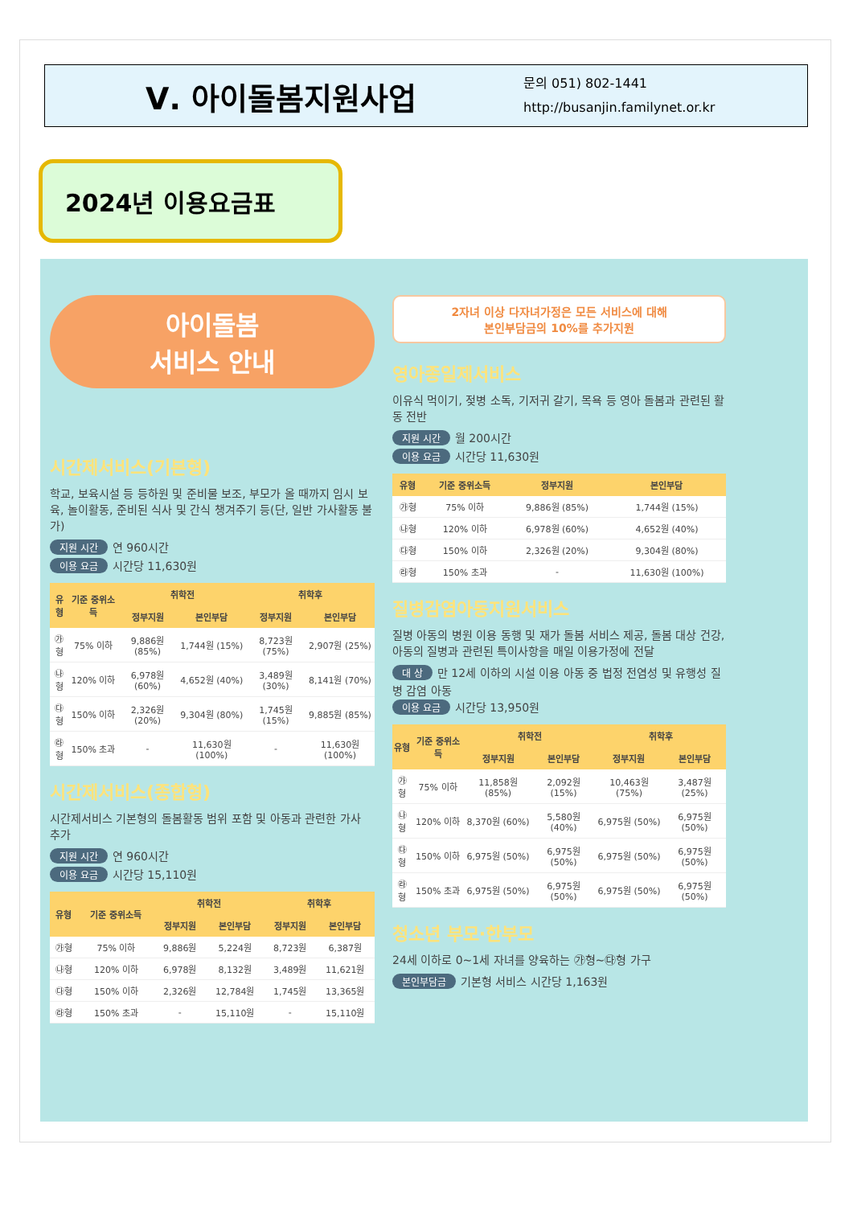Ⅴ. 아이돌봄지원사업
문의 051) 802-1441
http://busanjin.familynet.or.kr
2024년 이용요금표
아이돌봄
서비스 안내
시간제서비스(기본형)
학교, 보육시설 등 등하원 및 준비물 보조, 부모가 올 때까지 임시 보육, 놀이활동, 준비된 식사 및 간식 챙겨주기 등(단, 일반 가사활동 불가)
지원 시간 연 960시간
이용 요금 시간당 11,630원
| 유형 | 기준 중위소득 | 취학전 | | 취학후 | |
| --- | --- | --- | --- | --- | --- |
| | | 정부지원 | 본인부담 | 정부지원 | 본인부담 |
| ㉮형 | 75% 이하 | 9,886원 (85%) | 1,744원 (15%) | 8,723원 (75%) | 2,907원 (25%) |
| ㉯형 | 120% 이하 | 6,978원 (60%) | 4,652원 (40%) | 3,489원 (30%) | 8,141원 (70%) |
| ㉰형 | 150% 이하 | 2,326원 (20%) | 9,304원 (80%) | 1,745원 (15%) | 9,885원 (85%) |
| ㉱형 | 150% 초과 | - | 11,630원 (100%) | - | 11,630원 (100%) |
시간제서비스(종합형)
시간제서비스 기본형의 돌봄활동 범위 포함 및 아동과 관련한 가사 추가
지원 시간 연 960시간
이용 요금 시간당 15,110원
| 유형 | 기준 중위소득 | 취학전 | | 취학후 | |
| --- | --- | --- | --- | --- | --- |
| | | 정부지원 | 본인부담 | 정부지원 | 본인부담 |
| ㉮형 | 75% 이하 | 9,886원 | 5,224원 | 8,723원 | 6,387원 |
| ㉯형 | 120% 이하 | 6,978원 | 8,132원 | 3,489원 | 11,621원 |
| ㉰형 | 150% 이하 | 2,326원 | 12,784원 | 1,745원 | 13,365원 |
| ㉱형 | 150% 초과 | - | 15,110원 | - | 15,110원 |
2자녀 이상 다자녀가정은 모든 서비스에 대해
본인부담금의 10%를 추가지원
영아종일제서비스
이유식 먹이기, 젖병 소독, 기저귀 갈기, 목욕 등 영아 돌봄과 관련된 활동 전반
지원 시간 월 200시간
이용 요금 시간당 11,630원
| 유형 | 기준 중위소득 | 정부지원 | 본인부담 |
| --- | --- | --- | --- |
| ㉮형 | 75% 이하 | 9,886원 (85%) | 1,744원 (15%) |
| ㉯형 | 120% 이하 | 6,978원 (60%) | 4,652원 (40%) |
| ㉰형 | 150% 이하 | 2,326원 (20%) | 9,304원 (80%) |
| ㉱형 | 150% 초과 | - | 11,630원 (100%) |
질병감염아동지원서비스
질병 아동의 병원 이용 동행 및 재가 돌봄 서비스 제공, 돌봄 대상 건강, 아동의 질병과 관련된 특이사항을 매일 이용가정에 전달
대 상 만 12세 이하의 시설 이용 아동 중 법정 전염성 및 유행성 질병 감염 아동
이용 요금 시간당 13,950원
| 유형 | 기준 중위소득 | 취학전 | | 취학후 | |
| --- | --- | --- | --- | --- | --- |
| | | 정부지원 | 본인부담 | 정부지원 | 본인부담 |
| ㉮형 | 75% 이하 | 11,858원 (85%) | 2,092원 (15%) | 10,463원 (75%) | 3,487원 (25%) |
| ㉯형 | 120% 이하 | 8,370원 (60%) | 5,580원 (40%) | 6,975원 (50%) | 6,975원 (50%) |
| ㉰형 | 150% 이하 | 6,975원 (50%) | 6,975원 (50%) | 6,975원 (50%) | 6,975원 (50%) |
| ㉱형 | 150% 초과 | 6,975원 (50%) | 6,975원 (50%) | 6,975원 (50%) | 6,975원 (50%) |
청소년 부모·한부모
24세 이하로 0~1세 자녀를 양육하는 ㉮형~㉰형 가구
본인부담금 기본형 서비스 시간당 1,163원